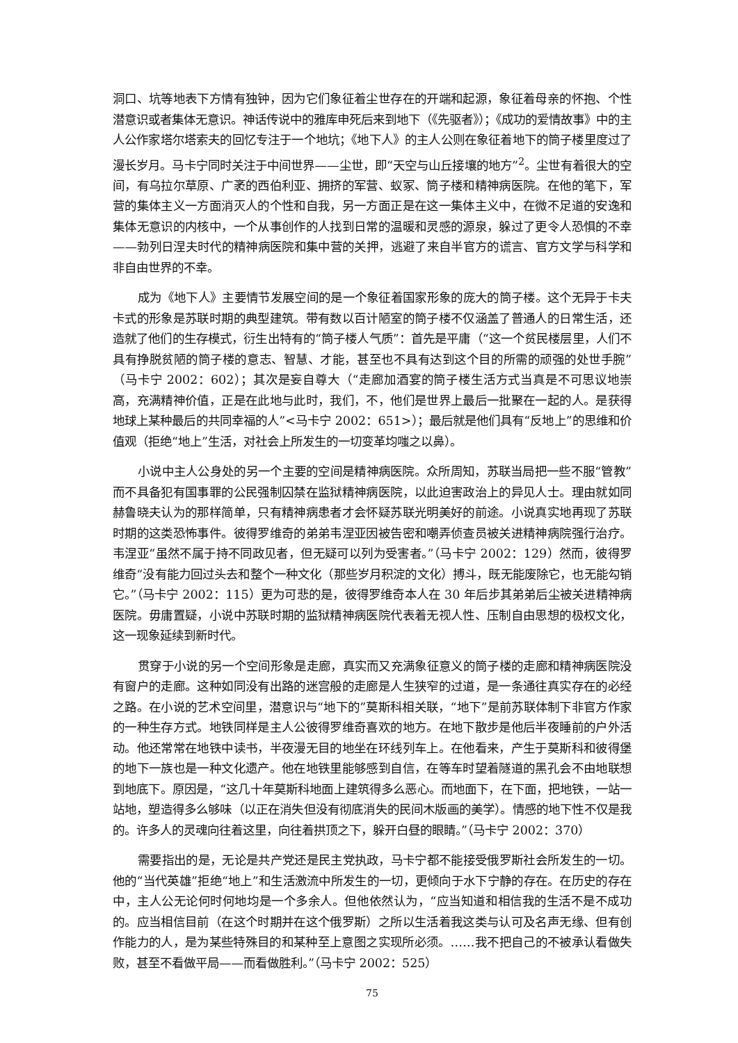洞口、坑等地表下方情有独钟，因为它们象征着尘世存在的开端和起源，象征着母亲的怀抱、个性潜意识或者集体无意识。神话传说中的雅库申死后来到地下（《先驱者》）；《成功的爱情故事》中的主人公作家塔尔塔索夫的回忆专注于一个地坑；《地下人》的主人公则在象征着地下的筒子楼里度过了漫长岁月。马卡宁同时关注于中间世界——尘世，即“天空与山丘接壤的地方”<sup>2</sup>。尘世有着很大的空间，有乌拉尔草原、广袤的西伯利亚、拥挤的军营、蚁冢、筒子楼和精神病医院。在他的笔下，军营的集体主义一方面消灭人的个性和自我，另一方面正是在这一集体主义中，在微不足道的安逸和集体无意识的内核中，一个从事创作的人找到日常的温暖和灵感的源泉，躲过了更令人恐惧的不幸——勃列日涅夫时代的精神病医院和集中营的关押，逃避了来自半官方的谎言、官方文学与科学和非自由世界的不幸。
成为《地下人》主要情节发展空间的是一个象征着国家形象的庞大的筒子楼。这个无异于卡夫卡式的形象是苏联时期的典型建筑。带有数以百计陋室的筒子楼不仅涵盖了普通人的日常生活，还造就了他们的生存模式，衍生出特有的“筒子楼人气质”：首先是平庸（“这一个贫民楼层里，人们不具有挣脱贫陋的筒子楼的意志、智慧、才能，甚至也不具有达到这个目的所需的顽强的处世手腕”（马卡宁 2002：602）；其次是妄自尊大（“走廊加酒宴的筒子楼生活方式当真是不可思议地崇高，充满精神价值，正是在此地与此时，我们，不，他们是世界上最后一批聚在一起的人。是获得地球上某种最后的共同幸福的人”<马卡宁 2002：651>）；最后就是他们具有“反地上”的思维和价值观（拒绝“地上”生活，对社会上所发生的一切变革均嗤之以鼻）。
小说中主人公身处的另一个主要的空间是精神病医院。众所周知，苏联当局把一些不服“管教”而不具备犯有国事罪的公民强制囚禁在监狱精神病医院，以此迫害政治上的异见人士。理由就如同赫鲁晓夫认为的那样简单，只有精神病患者才会怀疑苏联光明美好的前途。小说真实地再现了苏联时期的这类恐怖事件。彼得罗维奇的弟弟韦涅亚因被告密和嘲弄侦查员被关进精神病院强行治疗。韦涅亚“虽然不属于持不同政见者，但无疑可以列为受害者。”（马卡宁 2002：129）然而，彼得罗维奇“没有能力回过头去和整个一种文化（那些岁月积淀的文化）搏斗，既无能废除它，也无能勾销它。”（马卡宁 2002：115）更为可悲的是，彼得罗维奇本人在 30 年后步其弟弟后尘被关进精神病医院。毋庸置疑，小说中苏联时期的监狱精神病医院代表着无视人性、压制自由思想的极权文化，这一现象延续到新时代。
贯穿于小说的另一个空间形象是走廊，真实而又充满象征意义的筒子楼的走廊和精神病医院没有窗户的走廊。这种如同没有出路的迷宫般的走廊是人生狭窄的过道，是一条通往真实存在的必经之路。在小说的艺术空间里，潜意识与“地下的”莫斯科相关联，“地下”是前苏联体制下非官方作家的一种生存方式。地铁同样是主人公彼得罗维奇喜欢的地方。在地下散步是他后半夜睡前的户外活动。他还常常在地铁中读书，半夜漫无目的地坐在环线列车上。在他看来，产生于莫斯科和彼得堡的地下一族也是一种文化遗产。他在地铁里能够感到自信，在等车时望着隧道的黑孔会不由地联想到地底下。原因是，“这几十年莫斯科地面上建筑得多么恶心。而地面下，在下面，把地铁，一站一站地，塑造得多么够味（以正在消失但没有彻底消失的民间木版画的美学）。情感的地下性不仅是我的。许多人的灵魂向往着这里，向往着拱顶之下，躲开白昼的眼睛。”（马卡宁 2002：370）
需要指出的是，无论是共产党还是民主党执政，马卡宁都不能接受俄罗斯社会所发生的一切。他的“当代英雄”拒绝“地上”和生活激流中所发生的一切，更倾向于水下宁静的存在。在历史的存在中，主人公无论何时何地均是一个多余人。但他依然认为，“应当知道和相信我的生活不是不成功的。应当相信目前（在这个时期并在这个俄罗斯）之所以生活着我这类与认可及名声无缘、但有创作能力的人，是为某些特殊目的和某种至上意图之实现所必须。……我不把自己的不被承认看做失败，甚至不看做平局——而看做胜利。”（马卡宁 2002：525）
75